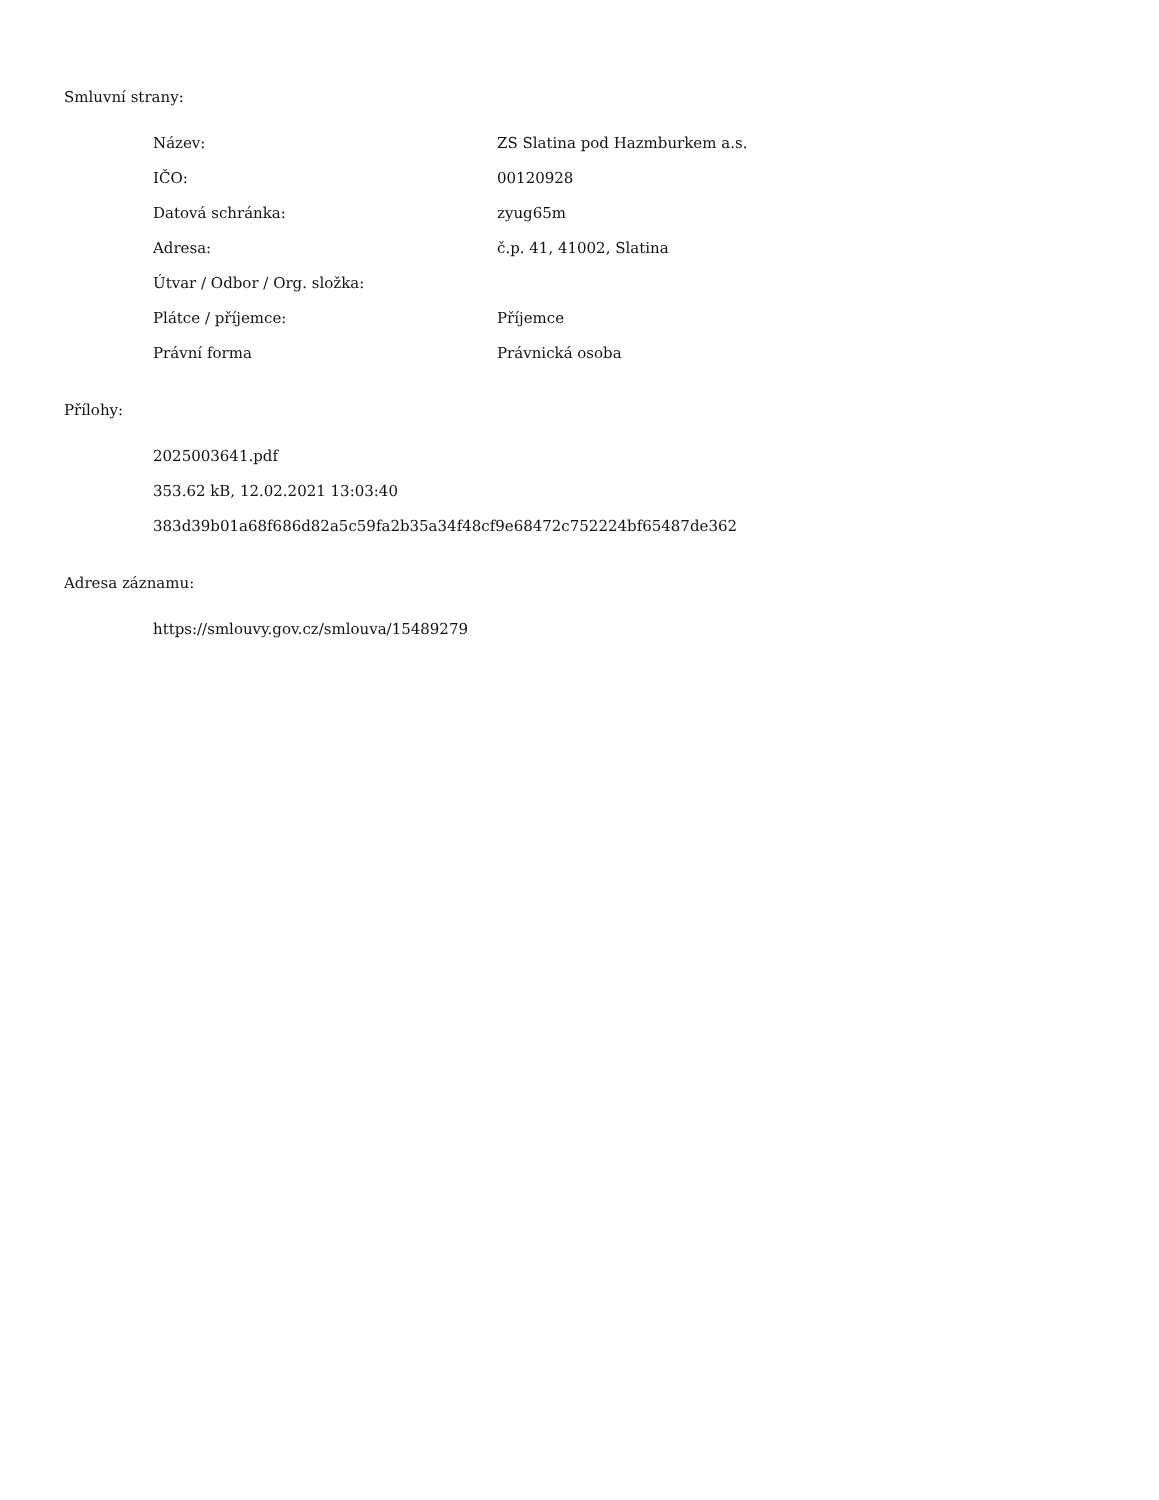Smluvní strany:
| Název: | ZS Slatina pod Hazmburkem a.s. |
| IČO: | 00120928 |
| Datová schránka: | zyug65m |
| Adresa: | č.p. 41, 41002, Slatina |
| Útvar / Odbor / Org. složka: | |
| Plátce / příjemce: | Příjemce |
| Právní forma | Právnická osoba |
Přílohy:
2025003641.pdf
353.62 kB, 12.02.2021 13:03:40
383d39b01a68f686d82a5c59fa2b35a34f48cf9e68472c752224bf65487de362
Adresa záznamu:
https://smlouvy.gov.cz/smlouva/15489279